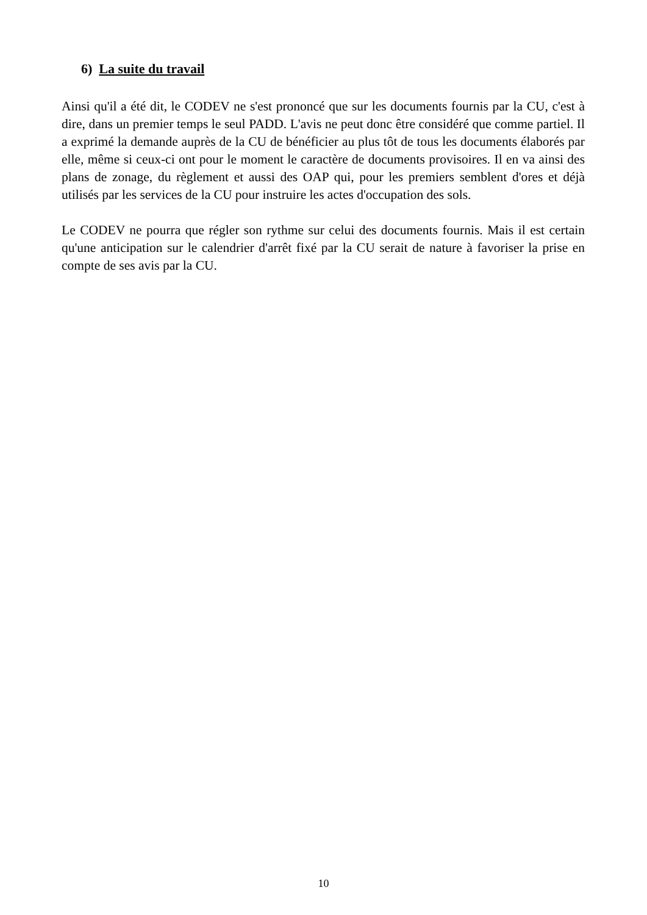6) La suite du travail
Ainsi qu'il a été dit, le CODEV ne s'est prononcé que sur les documents fournis par la CU, c'est à dire, dans un premier temps le seul PADD. L'avis ne peut donc être considéré que comme partiel. Il a exprimé la demande auprès de la CU de bénéficier au plus tôt de tous les documents élaborés par elle, même si ceux-ci ont pour le moment le caractère de documents provisoires. Il en va ainsi des plans de zonage, du règlement et aussi des OAP qui, pour les premiers semblent d'ores et déjà utilisés par les services de la CU pour instruire les actes d'occupation des sols.
Le CODEV ne pourra que régler son rythme sur celui des documents fournis. Mais il est certain qu'une anticipation sur le calendrier d'arrêt fixé par la CU serait de nature à favoriser la prise en compte de ses avis par la CU.
10